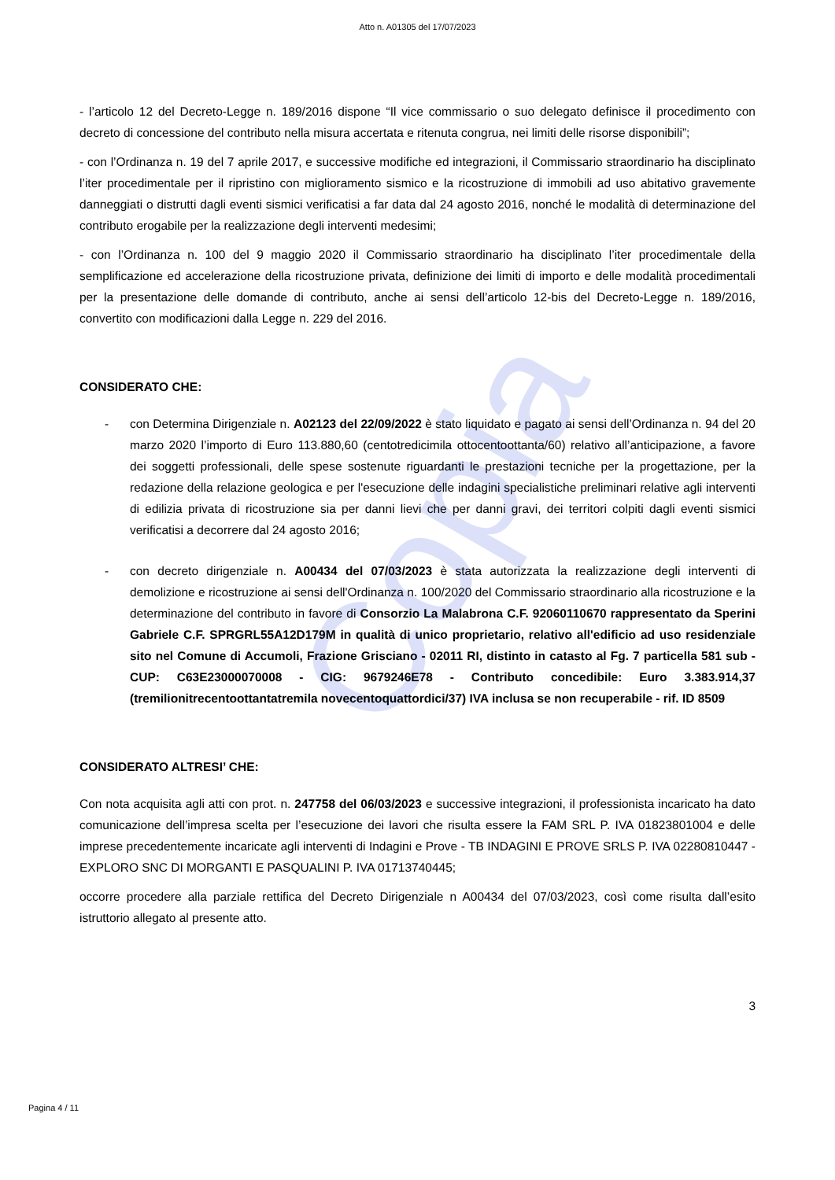Copia
Atto n. A01305 del 17/07/2023
- l’articolo 12 del Decreto-Legge n. 189/2016 dispone “Il vice commissario o suo delegato definisce il procedimento con decreto di concessione del contributo nella misura accertata e ritenuta congrua, nei limiti delle risorse disponibili”;
- con l’Ordinanza n. 19 del 7 aprile 2017, e successive modifiche ed integrazioni, il Commissario straordinario ha disciplinato l’iter procedimentale per il ripristino con miglioramento sismico e la ricostruzione di immobili ad uso abitativo gravemente danneggiati o distrutti dagli eventi sismici verificatisi a far data dal 24 agosto 2016, nonché le modalità di determinazione del contributo erogabile per la realizzazione degli interventi medesimi;
- con l’Ordinanza n. 100 del 9 maggio 2020 il Commissario straordinario ha disciplinato l’iter procedimentale della semplificazione ed accelerazione della ricostruzione privata, definizione dei limiti di importo e delle modalità procedimentali per la presentazione delle domande di contributo, anche ai sensi dell’articolo 12-bis del Decreto-Legge n. 189/2016, convertito con modificazioni dalla Legge n. 229 del 2016.
CONSIDERATO CHE:
- con Determina Dirigenziale n. A02123 del 22/09/2022 è stato liquidato e pagato ai sensi dell’Ordinanza n. 94 del 20 marzo 2020 l’importo di Euro 113.880,60 (centotredicimila ottocentoottanta/60) relativo all’anticipazione, a favore dei soggetti professionali, delle spese sostenute riguardanti le prestazioni tecniche per la progettazione, per la redazione della relazione geologica e per l'esecuzione delle indagini specialistiche preliminari relative agli interventi di edilizia privata di ricostruzione sia per danni lievi che per danni gravi, dei territori colpiti dagli eventi sismici verificatisi a decorrere dal 24 agosto 2016;
- con decreto dirigenziale n. A00434 del 07/03/2023 è stata autorizzata la realizzazione degli interventi di demolizione e ricostruzione ai sensi dell'Ordinanza n. 100/2020 del Commissario straordinario alla ricostruzione e la determinazione del contributo in favore di Consorzio La Malabrona C.F. 92060110670 rappresentato da Sperini Gabriele C.F. SPRGRL55A12D179M in qualità di unico proprietario, relativo all'edificio ad uso residenziale sito nel Comune di Accumoli, Frazione Grisciano - 02011 RI, distinto in catasto al Fg. 7 particella 581 sub - CUP: C63E23000070008 - CIG: 9679246E78 - Contributo concedibile: Euro 3.383.914,37 (tremilionitrecentoottantatremila novecentoquattordici/37) IVA inclusa se non recuperabile - rif. ID 8509
CONSIDERATO ALTRESI’ CHE:
Con nota acquisita agli atti con prot. n. 247758 del 06/03/2023 e successive integrazioni, il professionista incaricato ha dato comunicazione dell’impresa scelta per l’esecuzione dei lavori che risulta essere la FAM SRL P. IVA 01823801004 e delle imprese precedentemente incaricate agli interventi di Indagini e Prove - TB INDAGINI E PROVE SRLS P. IVA 02280810447 - EXPLORO SNC DI MORGANTI E PASQUALINI P. IVA 01713740445;
occorre procedere alla parziale rettifica del Decreto Dirigenziale n A00434 del 07/03/2023, così come risulta dall’esito istruttorio allegato al presente atto.
3
Pagina 4 / 11